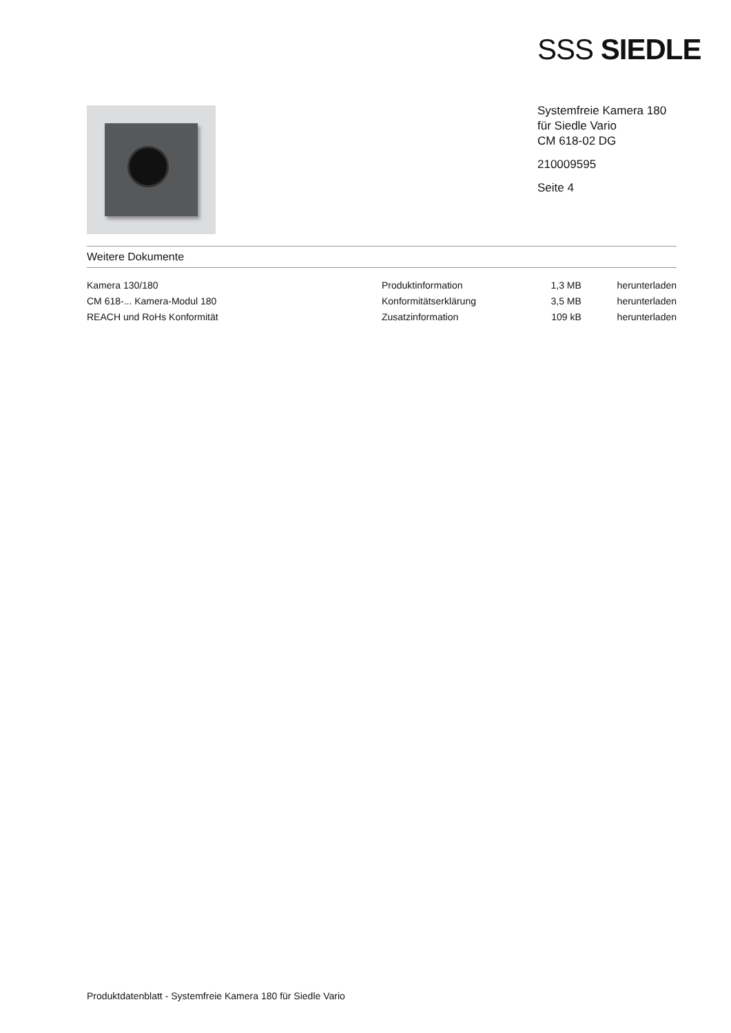SSS SIEDLE
Systemfreie Kamera 180
für Siedle Vario
CM 618-02 DG
210009595
Seite 4
Weitere Dokumente
| Kamera 130/180 | Produktinformation | 1,3 MB | herunterladen |
| CM 618-... Kamera-Modul 180 | Konformitätserklärung | 3,5 MB | herunterladen |
| REACH und RoHs Konformität | Zusatzinformation | 109 kB | herunterladen |
Produktdatenblatt - Systemfreie Kamera 180 für Siedle Vario